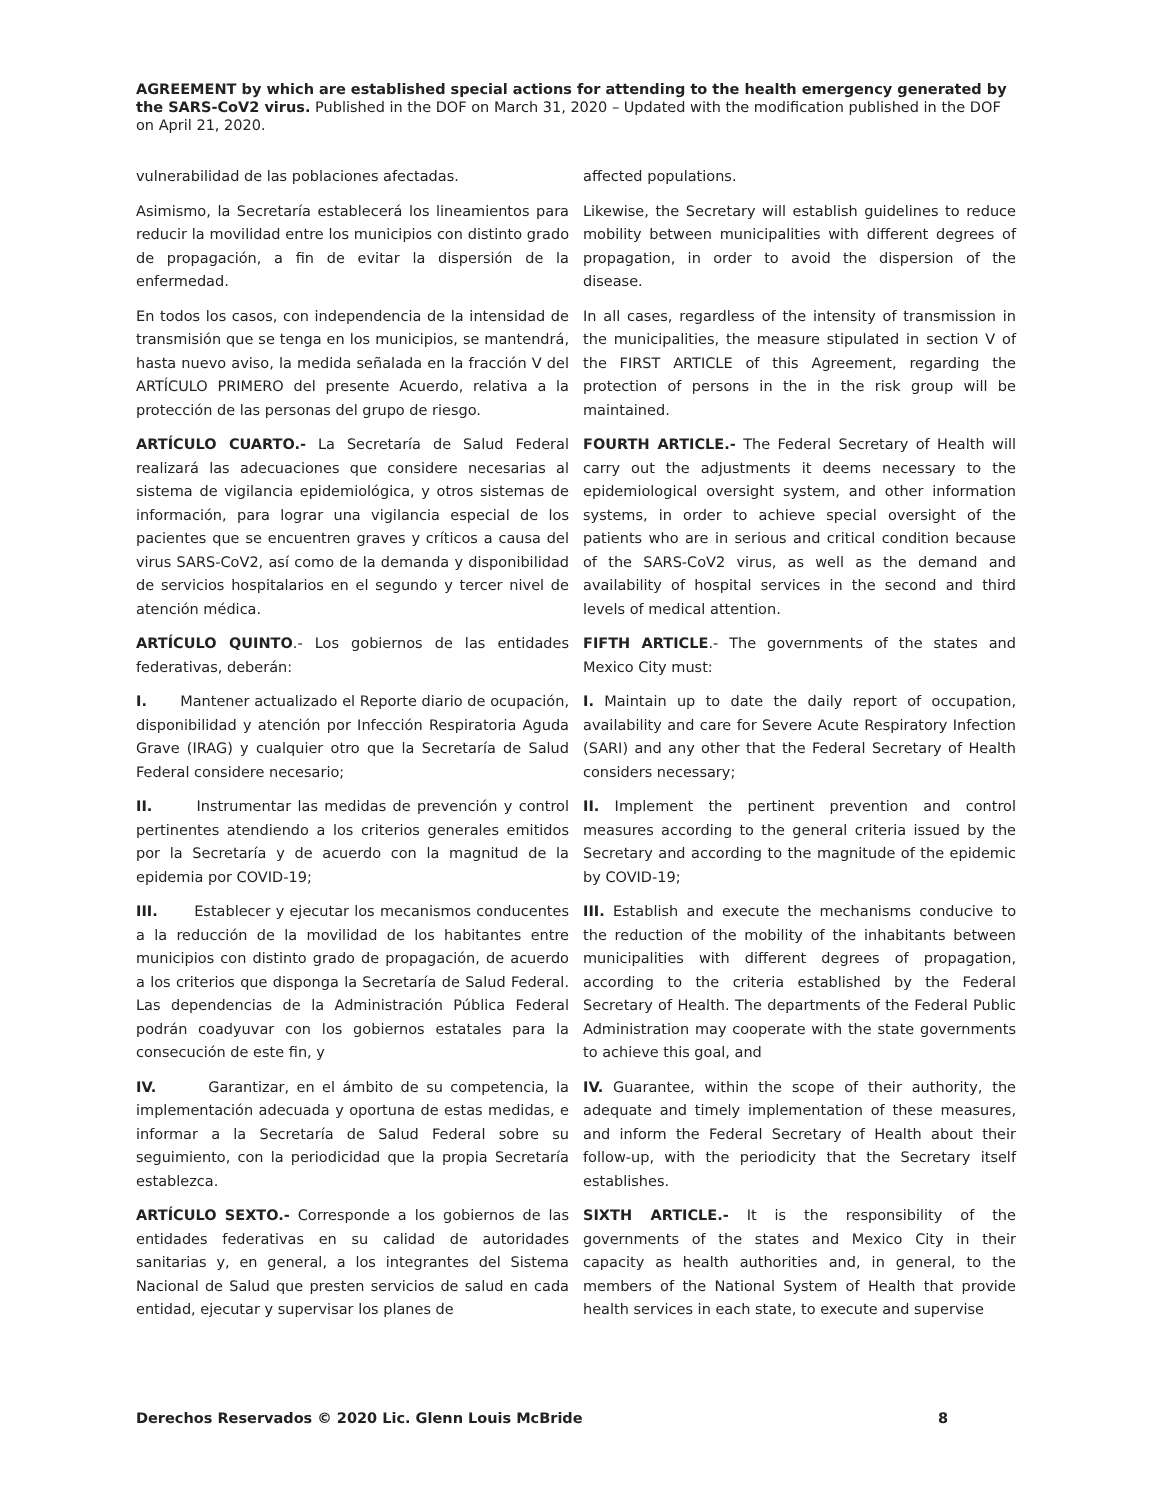AGREEMENT by which are established special actions for attending to the health emergency generated by the SARS-CoV2 virus. Published in the DOF on March 31, 2020 – Updated with the modification published in the DOF on April 21, 2020.
vulnerabilidad de las poblaciones afectadas. affected populations.
Asimismo, la Secretaría establecerá los lineamientos para reducir la movilidad entre los municipios con distinto grado de propagación, a fin de evitar la dispersión de la enfermedad.
Likewise, the Secretary will establish guidelines to reduce mobility between municipalities with different degrees of propagation, in order to avoid the dispersion of the disease.
En todos los casos, con independencia de la intensidad de transmisión que se tenga en los municipios, se mantendrá, hasta nuevo aviso, la medida señalada en la fracción V del ARTÍCULO PRIMERO del presente Acuerdo, relativa a la protección de las personas del grupo de riesgo.
In all cases, regardless of the intensity of transmission in the municipalities, the measure stipulated in section V of the FIRST ARTICLE of this Agreement, regarding the protection of persons in the in the risk group will be maintained.
ARTÍCULO CUARTO.- La Secretaría de Salud Federal realizará las adecuaciones que considere necesarias al sistema de vigilancia epidemiológica, y otros sistemas de información, para lograr una vigilancia especial de los pacientes que se encuentren graves y críticos a causa del virus SARS-CoV2, así como de la demanda y disponibilidad de servicios hospitalarios en el segundo y tercer nivel de atención médica.
FOURTH ARTICLE.- The Federal Secretary of Health will carry out the adjustments it deems necessary to the epidemiological oversight system, and other information systems, in order to achieve special oversight of the patients who are in serious and critical condition because of the SARS-CoV2 virus, as well as the demand and availability of hospital services in the second and third levels of medical attention.
ARTÍCULO QUINTO.- Los gobiernos de las entidades federativas, deberán:
FIFTH ARTICLE.- The governments of the states and Mexico City must:
I. Mantener actualizado el Reporte diario de ocupación, disponibilidad y atención por Infección Respiratoria Aguda Grave (IRAG) y cualquier otro que la Secretaría de Salud Federal considere necesario;
I. Maintain up to date the daily report of occupation, availability and care for Severe Acute Respiratory Infection (SARI) and any other that the Federal Secretary of Health considers necessary;
II. Instrumentar las medidas de prevención y control pertinentes atendiendo a los criterios generales emitidos por la Secretaría y de acuerdo con la magnitud de la epidemia por COVID-19;
II. Implement the pertinent prevention and control measures according to the general criteria issued by the Secretary and according to the magnitude of the epidemic by COVID-19;
III. Establecer y ejecutar los mecanismos conducentes a la reducción de la movilidad de los habitantes entre municipios con distinto grado de propagación, de acuerdo a los criterios que disponga la Secretaría de Salud Federal. Las dependencias de la Administración Pública Federal podrán coadyuvar con los gobiernos estatales para la consecución de este fin, y
III. Establish and execute the mechanisms conducive to the reduction of the mobility of the inhabitants between municipalities with different degrees of propagation, according to the criteria established by the Federal Secretary of Health. The departments of the Federal Public Administration may cooperate with the state governments to achieve this goal, and
IV. Garantizar, en el ámbito de su competencia, la implementación adecuada y oportuna de estas medidas, e informar a la Secretaría de Salud Federal sobre su seguimiento, con la periodicidad que la propia Secretaría establezca.
IV. Guarantee, within the scope of their authority, the adequate and timely implementation of these measures, and inform the Federal Secretary of Health about their follow-up, with the periodicity that the Secretary itself establishes.
ARTÍCULO SEXTO.- Corresponde a los gobiernos de las entidades federativas en su calidad de autoridades sanitarias y, en general, a los integrantes del Sistema Nacional de Salud que presten servicios de salud en cada entidad, ejecutar y supervisar los planes de
SIXTH ARTICLE.- It is the responsibility of the governments of the states and Mexico City in their capacity as health authorities and, in general, to the members of the National System of Health that provide health services in each state, to execute and supervise
Derechos Reservados © 2020 Lic. Glenn Louis McBride 8